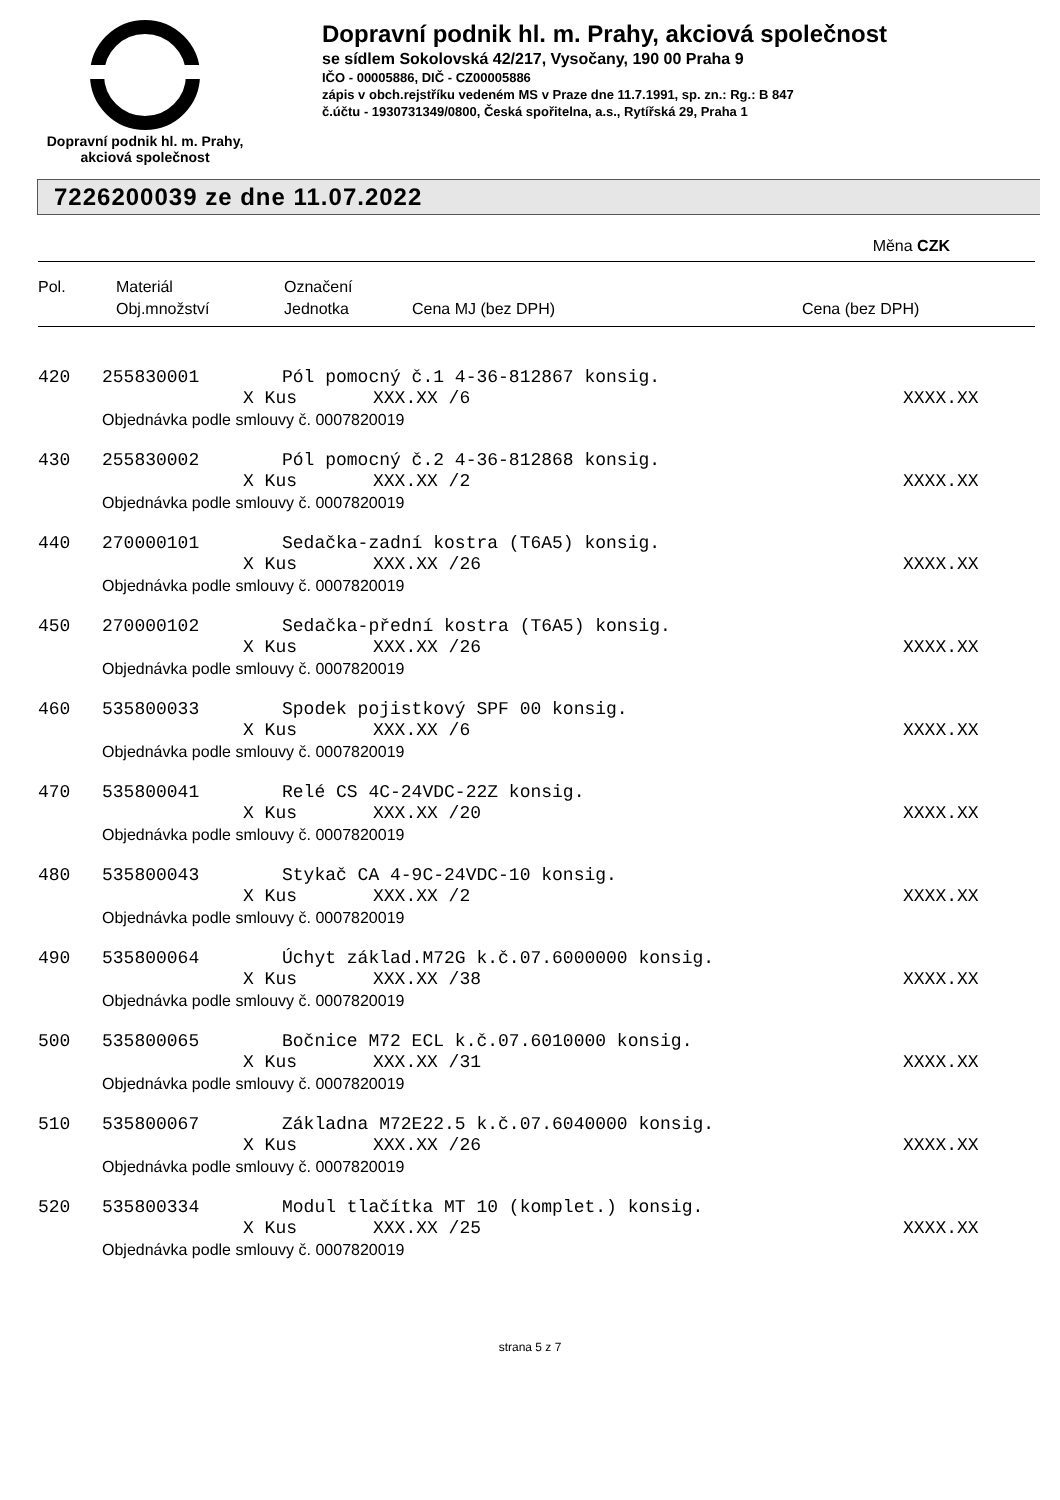Dopravní podnik hl. m. Prahy,
akciová společnost
Dopravní podnik hl. m. Prahy, akciová společnost
se sídlem Sokolovská 42/217, Vysočany, 190 00 Praha 9
IČO - 00005886, DIČ - CZ00005886
zápis v obch.rejstříku vedeném MS v Praze dne 11.7.1991, sp. zn.: Rg.: B 847
č.účtu - 1930731349/0800, Česká spořitelna, a.s., Rytířská 29, Praha 1
7226200039 ze dne 11.07.2022
Měna CZK
Pol.
Materiál
Obj.množství
Označení
Jednotka
Cena MJ (bez DPH)
Cena (bez DPH)
420 255830001 Pól pomocný č.1 4-36-812867 konsig.
X Kus XXX.XX /6 XXXX.XX
Objednávka podle smlouvy č. 0007820019
430 255830002 Pól pomocný č.2 4-36-812868 konsig.
X Kus XXX.XX /2 XXXX.XX
Objednávka podle smlouvy č. 0007820019
440 270000101 Sedačka-zadní kostra (T6A5) konsig.
X Kus XXX.XX /26 XXXX.XX
Objednávka podle smlouvy č. 0007820019
450 270000102 Sedačka-přední kostra (T6A5) konsig.
X Kus XXX.XX /26 XXXX.XX
Objednávka podle smlouvy č. 0007820019
460 535800033 Spodek pojistkový SPF 00 konsig.
X Kus XXX.XX /6 XXXX.XX
Objednávka podle smlouvy č. 0007820019
470 535800041 Relé CS 4C-24VDC-22Z konsig.
X Kus XXX.XX /20 XXXX.XX
Objednávka podle smlouvy č. 0007820019
480 535800043 Stykač CA 4-9C-24VDC-10 konsig.
X Kus XXX.XX /2 XXXX.XX
Objednávka podle smlouvy č. 0007820019
490 535800064 Úchyt základ.M72G k.č.07.6000000 konsig.
X Kus XXX.XX /38 XXXX.XX
Objednávka podle smlouvy č. 0007820019
500 535800065 Bočnice M72 ECL k.č.07.6010000 konsig.
X Kus XXX.XX /31 XXXX.XX
Objednávka podle smlouvy č. 0007820019
510 535800067 Základna M72E22.5 k.č.07.6040000 konsig.
X Kus XXX.XX /26 XXXX.XX
Objednávka podle smlouvy č. 0007820019
520 535800334 Modul tlačítka MT 10 (komplet.) konsig.
X Kus XXX.XX /25 XXXX.XX
Objednávka podle smlouvy č. 0007820019
strana 5 z 7